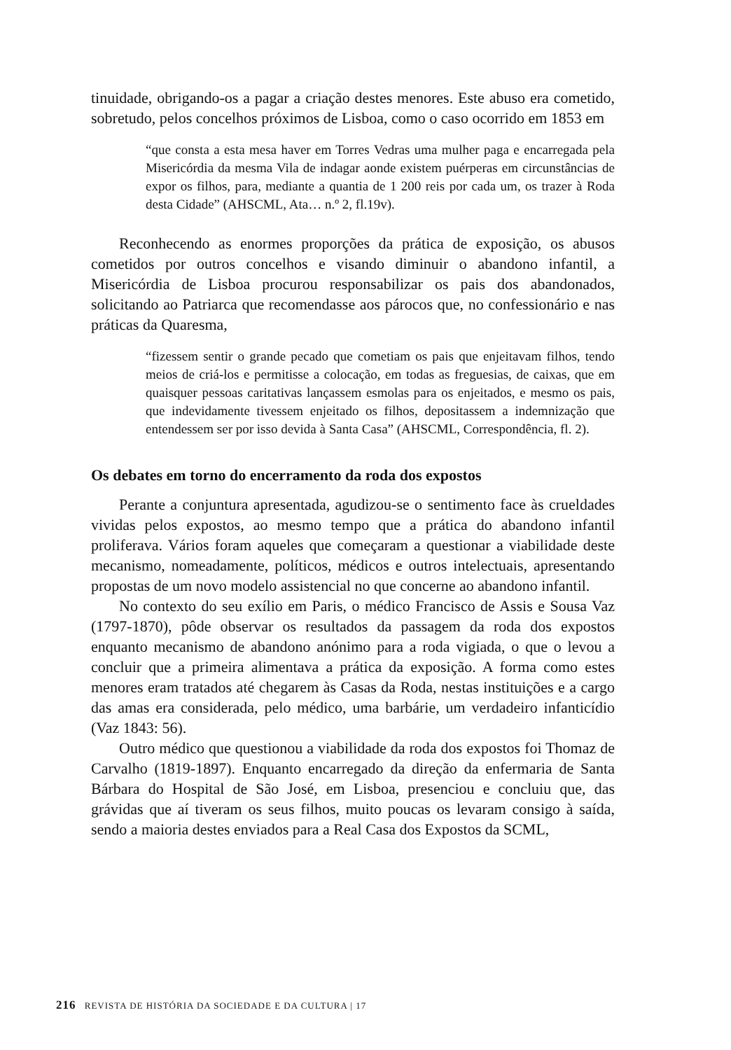tinuidade, obrigando-os a pagar a criação destes menores. Este abuso era cometido, sobretudo, pelos concelhos próximos de Lisboa, como o caso ocorrido em 1853 em
“que consta a esta mesa haver em Torres Vedras uma mulher paga e encarregada pela Misericórdia da mesma Vila de indagar aonde existem puérperas em circunstâncias de expor os filhos, para, mediante a quantia de 1 200 reis por cada um, os trazer à Roda desta Cidade” (AHSCML, Ata… n.º 2, fl.19v).
Reconhecendo as enormes proporções da prática de exposição, os abusos cometidos por outros concelhos e visando diminuir o abandono infantil, a Misericórdia de Lisboa procurou responsabilizar os pais dos abandonados, solicitando ao Patriarca que recomendasse aos párocos que, no confessionário e nas práticas da Quaresma,
“fizessem sentir o grande pecado que cometiam os pais que enjeitavam filhos, tendo meios de criá-los e permitisse a colocação, em todas as freguesias, de caixas, que em quaisquer pessoas caritativas lançassem esmolas para os enjeitados, e mesmo os pais, que indevidamente tivessem enjeitado os filhos, depositassem a indemnização que entendessem ser por isso devida à Santa Casa” (AHSCML, Correspondência, fl. 2).
Os debates em torno do encerramento da roda dos expostos
Perante a conjuntura apresentada, agudizou-se o sentimento face às crueldades vividas pelos expostos, ao mesmo tempo que a prática do abandono infantil proliferava. Vários foram aqueles que começaram a questionar a viabilidade deste mecanismo, nomeadamente, políticos, médicos e outros intelectuais, apresentando propostas de um novo modelo assistencial no que concerne ao abandono infantil.
No contexto do seu exílio em Paris, o médico Francisco de Assis e Sousa Vaz (1797-1870), pôde observar os resultados da passagem da roda dos expostos enquanto mecanismo de abandono anónimo para a roda vigiada, o que o levou a concluir que a primeira alimentava a prática da exposição. A forma como estes menores eram tratados até chegarem às Casas da Roda, nestas instituições e a cargo das amas era considerada, pelo médico, uma barbárie, um verdadeiro infanticídio (Vaz 1843: 56).
Outro médico que questionou a viabilidade da roda dos expostos foi Thomaz de Carvalho (1819-1897). Enquanto encarregado da direção da enfermaria de Santa Bárbara do Hospital de São José, em Lisboa, presenciou e concluiu que, das grávidas que aí tiveram os seus filhos, muito poucas os levaram consigo à saída, sendo a maioria destes enviados para a Real Casa dos Expostos da SCML,
216 REVISTA DE HISTÓRIA DA SOCIEDADE E DA CULTURA | 17